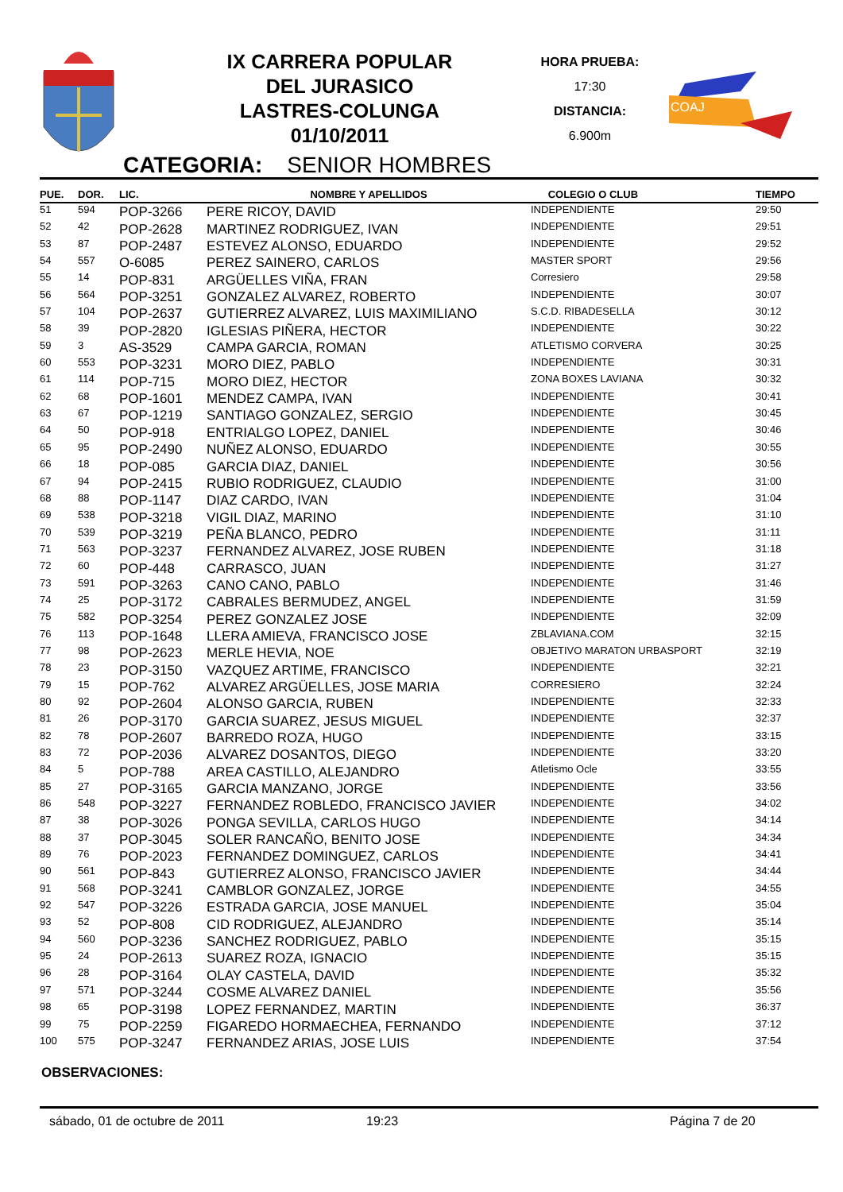IX CARRERA POPULAR
DEL JURASICO
LASTRES-COLUNGA
01/10/2011
HORA PRUEBA:
17:30
DISTANCIA:
6.900m
COAJ
CATEGORIA: SENIOR HOMBRES
| PUE. | DOR. | LIC. | NOMBRE Y APELLIDOS | COLEGIO O CLUB | TIEMPO |
| --- | --- | --- | --- | --- | --- |
| 51 | 594 | POP-3266 | PERE RICOY, DAVID | INDEPENDIENTE | 29:50 |
| 52 | 42 | POP-2628 | MARTINEZ RODRIGUEZ, IVAN | INDEPENDIENTE | 29:51 |
| 53 | 87 | POP-2487 | ESTEVEZ ALONSO, EDUARDO | INDEPENDIENTE | 29:52 |
| 54 | 557 | O-6085 | PEREZ SAINERO, CARLOS | MASTER SPORT | 29:56 |
| 55 | 14 | POP-831 | ARGÜELLES VIÑA, FRAN | Corresiero | 29:58 |
| 56 | 564 | POP-3251 | GONZALEZ ALVAREZ, ROBERTO | INDEPENDIENTE | 30:07 |
| 57 | 104 | POP-2637 | GUTIERREZ ALVAREZ, LUIS MAXIMILIANO | S.C.D. RIBADESELLA | 30:12 |
| 58 | 39 | POP-2820 | IGLESIAS PIÑERA, HECTOR | INDEPENDIENTE | 30:22 |
| 59 | 3 | AS-3529 | CAMPA GARCIA, ROMAN | ATLETISMO CORVERA | 30:25 |
| 60 | 553 | POP-3231 | MORO DIEZ, PABLO | INDEPENDIENTE | 30:31 |
| 61 | 114 | POP-715 | MORO DIEZ, HECTOR | ZONA BOXES LAVIANA | 30:32 |
| 62 | 68 | POP-1601 | MENDEZ CAMPA, IVAN | INDEPENDIENTE | 30:41 |
| 63 | 67 | POP-1219 | SANTIAGO GONZALEZ, SERGIO | INDEPENDIENTE | 30:45 |
| 64 | 50 | POP-918 | ENTRIALGO LOPEZ, DANIEL | INDEPENDIENTE | 30:46 |
| 65 | 95 | POP-2490 | NUÑEZ ALONSO, EDUARDO | INDEPENDIENTE | 30:55 |
| 66 | 18 | POP-085 | GARCIA DIAZ, DANIEL | INDEPENDIENTE | 30:56 |
| 67 | 94 | POP-2415 | RUBIO RODRIGUEZ, CLAUDIO | INDEPENDIENTE | 31:00 |
| 68 | 88 | POP-1147 | DIAZ CARDO, IVAN | INDEPENDIENTE | 31:04 |
| 69 | 538 | POP-3218 | VIGIL DIAZ, MARINO | INDEPENDIENTE | 31:10 |
| 70 | 539 | POP-3219 | PEÑA BLANCO, PEDRO | INDEPENDIENTE | 31:11 |
| 71 | 563 | POP-3237 | FERNANDEZ ALVAREZ, JOSE RUBEN | INDEPENDIENTE | 31:18 |
| 72 | 60 | POP-448 | CARRASCO, JUAN | INDEPENDIENTE | 31:27 |
| 73 | 591 | POP-3263 | CANO CANO, PABLO | INDEPENDIENTE | 31:46 |
| 74 | 25 | POP-3172 | CABRALES BERMUDEZ, ANGEL | INDEPENDIENTE | 31:59 |
| 75 | 582 | POP-3254 | PEREZ GONZALEZ JOSE | INDEPENDIENTE | 32:09 |
| 76 | 113 | POP-1648 | LLERA AMIEVA, FRANCISCO JOSE | ZBLAVIANA.COM | 32:15 |
| 77 | 98 | POP-2623 | MERLE HEVIA, NOE | OBJETIVO MARATON URBASPORT | 32:19 |
| 78 | 23 | POP-3150 | VAZQUEZ ARTIME, FRANCISCO | INDEPENDIENTE | 32:21 |
| 79 | 15 | POP-762 | ALVAREZ ARGÜELLES, JOSE MARIA | CORRESIERO | 32:24 |
| 80 | 92 | POP-2604 | ALONSO GARCIA, RUBEN | INDEPENDIENTE | 32:33 |
| 81 | 26 | POP-3170 | GARCIA SUAREZ, JESUS MIGUEL | INDEPENDIENTE | 32:37 |
| 82 | 78 | POP-2607 | BARREDO ROZA, HUGO | INDEPENDIENTE | 33:15 |
| 83 | 72 | POP-2036 | ALVAREZ DOSANTOS, DIEGO | INDEPENDIENTE | 33:20 |
| 84 | 5 | POP-788 | AREA CASTILLO, ALEJANDRO | Atletismo Ocle | 33:55 |
| 85 | 27 | POP-3165 | GARCIA MANZANO, JORGE | INDEPENDIENTE | 33:56 |
| 86 | 548 | POP-3227 | FERNANDEZ ROBLEDO, FRANCISCO JAVIER | INDEPENDIENTE | 34:02 |
| 87 | 38 | POP-3026 | PONGA SEVILLA, CARLOS HUGO | INDEPENDIENTE | 34:14 |
| 88 | 37 | POP-3045 | SOLER RANCAÑO, BENITO JOSE | INDEPENDIENTE | 34:34 |
| 89 | 76 | POP-2023 | FERNANDEZ DOMINGUEZ, CARLOS | INDEPENDIENTE | 34:41 |
| 90 | 561 | POP-843 | GUTIERREZ ALONSO, FRANCISCO JAVIER | INDEPENDIENTE | 34:44 |
| 91 | 568 | POP-3241 | CAMBLOR GONZALEZ, JORGE | INDEPENDIENTE | 34:55 |
| 92 | 547 | POP-3226 | ESTRADA GARCIA, JOSE MANUEL | INDEPENDIENTE | 35:04 |
| 93 | 52 | POP-808 | CID RODRIGUEZ, ALEJANDRO | INDEPENDIENTE | 35:14 |
| 94 | 560 | POP-3236 | SANCHEZ RODRIGUEZ, PABLO | INDEPENDIENTE | 35:15 |
| 95 | 24 | POP-2613 | SUAREZ ROZA, IGNACIO | INDEPENDIENTE | 35:15 |
| 96 | 28 | POP-3164 | OLAY CASTELA, DAVID | INDEPENDIENTE | 35:32 |
| 97 | 571 | POP-3244 | COSME ALVAREZ DANIEL | INDEPENDIENTE | 35:56 |
| 98 | 65 | POP-3198 | LOPEZ FERNANDEZ, MARTIN | INDEPENDIENTE | 36:37 |
| 99 | 75 | POP-2259 | FIGAREDO HORMAECHEA, FERNANDO | INDEPENDIENTE | 37:12 |
| 100 | 575 | POP-3247 | FERNANDEZ ARIAS, JOSE LUIS | INDEPENDIENTE | 37:54 |
OBSERVACIONES:
sábado, 01 de octubre de 2011 19:23 Página 7 de 20